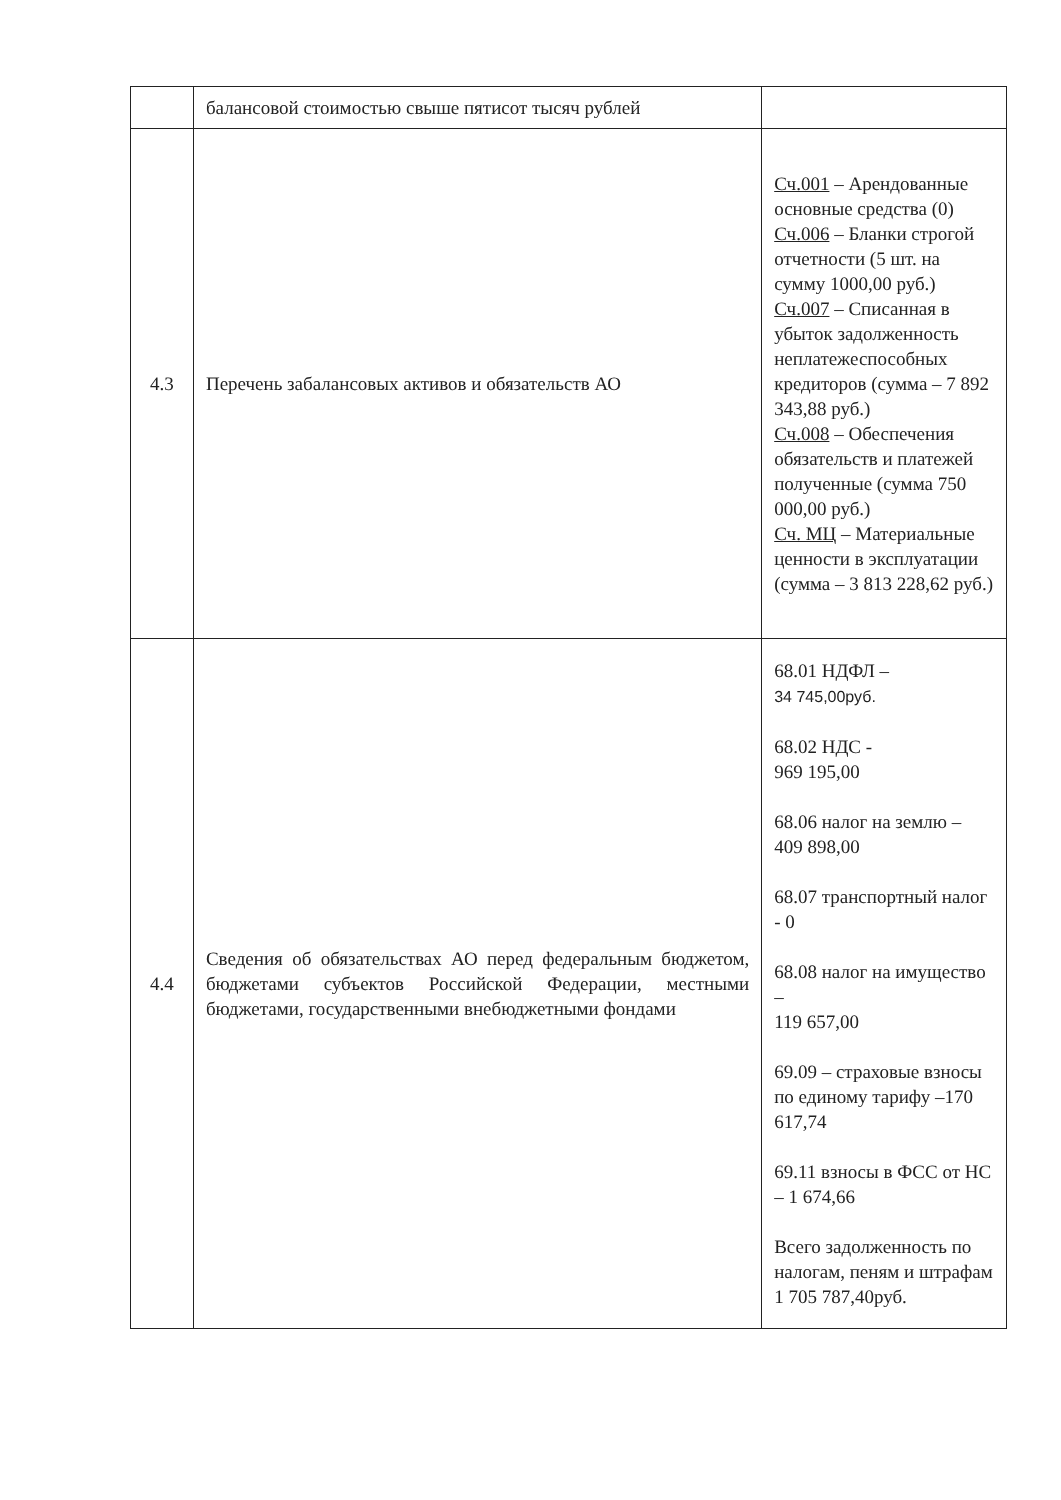| | балансовой стоимостью свыше пятисот тысяч рублей | |
| 4.3 | Перечень забалансовых активов и обязательств АО | Сч.001 – Арендованные основные средства (0) Сч.006 – Бланки строгой отчетности (5 шт. на сумму 1000,00 руб.) Сч.007 – Списанная в убыток задолженность неплатежеспособных кредиторов (сумма – 7 892 343,88 руб.) Сч.008 – Обеспечения обязательств и платежей полученные (сумма 750 000,00 руб.) Сч. МЦ – Материальные ценности в эксплуатации (сумма – 3 813 228,62 руб.) |
| 4.4 | Сведения об обязательствах АО перед федеральным бюджетом, бюджетами субъектов Российской Федерации, местными бюджетами, государственными внебюджетными фондами | 68.01 НДФЛ – 34 745,00руб. 68.02 НДС - 969 195,00 68.06 налог на землю – 409 898,00 68.07 транспортный налог - 0 68.08 налог на имущество – 119 657,00 69.09 – страховые взносы по единому тарифу –170 617,74 69.11 взносы в ФСС от НС – 1 674,66 Всего задолженность по налогам, пеням и штрафам 1 705 787,40руб. |